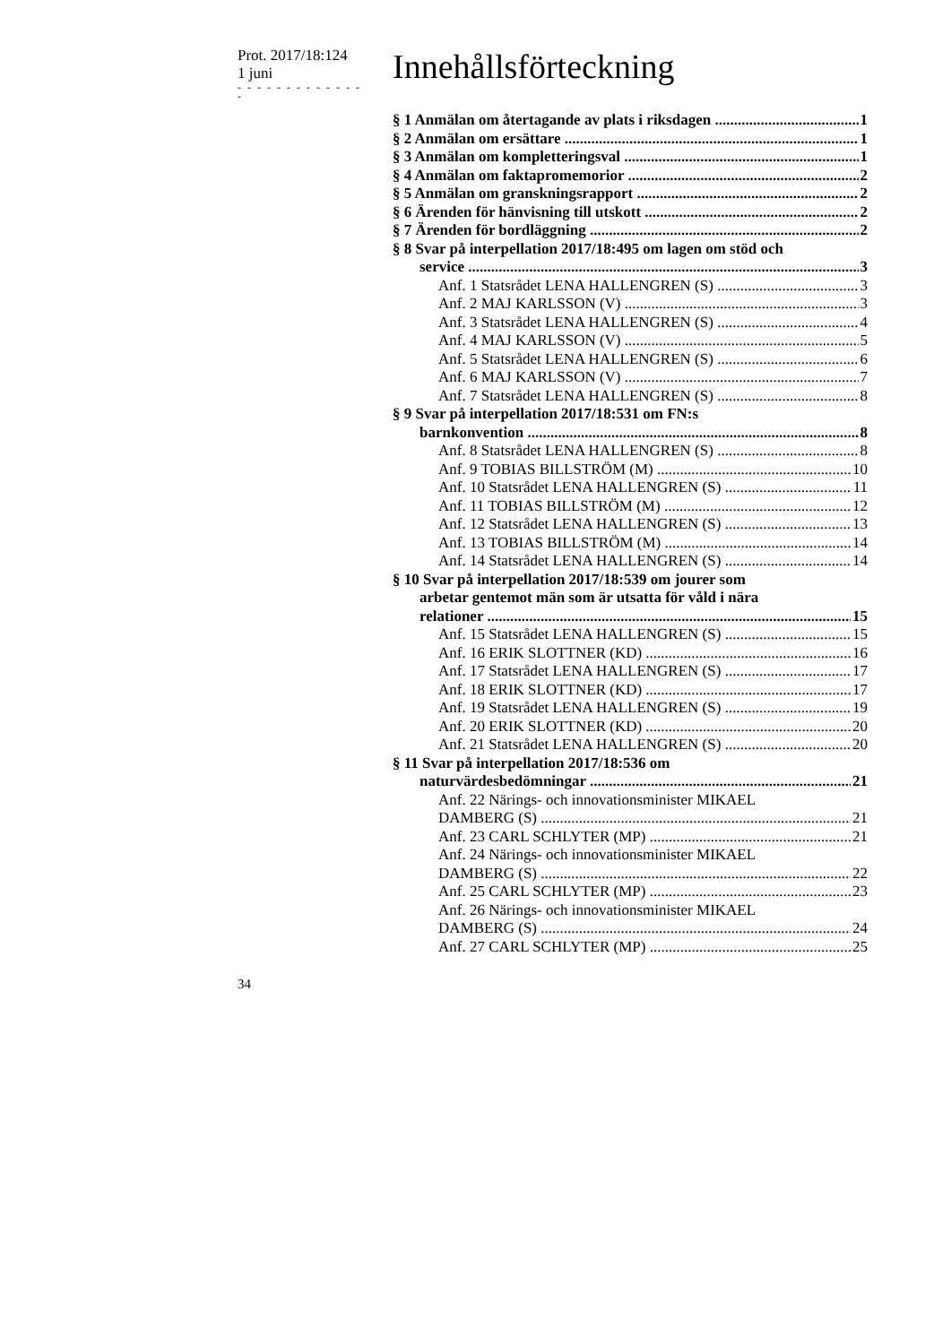Prot. 2017/18:124
1 juni
- - - - - - - - - - - - - -
Innehållsförteckning
§ 1 Anmälan om återtagande av plats i riksdagen 1
§ 2 Anmälan om ersättare 1
§ 3 Anmälan om kompletteringsval 1
§ 4 Anmälan om faktapromemorior 2
§ 5 Anmälan om granskningsrapport 2
§ 6 Ärenden för hänvisning till utskott 2
§ 7 Ärenden för bordläggning 2
§ 8 Svar på interpellation 2017/18:495 om lagen om stöd och
service 3
Anf. 1 Statsrådet LENA HALLENGREN (S) 3
Anf. 2 MAJ KARLSSON (V) 3
Anf. 3 Statsrådet LENA HALLENGREN (S) 4
Anf. 4 MAJ KARLSSON (V) 5
Anf. 5 Statsrådet LENA HALLENGREN (S) 6
Anf. 6 MAJ KARLSSON (V) 7
Anf. 7 Statsrådet LENA HALLENGREN (S) 8
§ 9 Svar på interpellation 2017/18:531 om FN:s
barnkonvention 8
Anf. 8 Statsrådet LENA HALLENGREN (S) 8
Anf. 9 TOBIAS BILLSTRÖM (M) 10
Anf. 10 Statsrådet LENA HALLENGREN (S) 11
Anf. 11 TOBIAS BILLSTRÖM (M) 12
Anf. 12 Statsrådet LENA HALLENGREN (S) 13
Anf. 13 TOBIAS BILLSTRÖM (M) 14
Anf. 14 Statsrådet LENA HALLENGREN (S) 14
§ 10 Svar på interpellation 2017/18:539 om jourer som
arbetar gentemot män som är utsatta för våld i nära
relationer 15
Anf. 15 Statsrådet LENA HALLENGREN (S) 15
Anf. 16 ERIK SLOTTNER (KD) 16
Anf. 17 Statsrådet LENA HALLENGREN (S) 17
Anf. 18 ERIK SLOTTNER (KD) 17
Anf. 19 Statsrådet LENA HALLENGREN (S) 19
Anf. 20 ERIK SLOTTNER (KD) 20
Anf. 21 Statsrådet LENA HALLENGREN (S) 20
§ 11 Svar på interpellation 2017/18:536 om
naturvärdesbedömningar 21
Anf. 22 Närings- och innovationsminister MIKAEL
DAMBERG (S) 21
Anf. 23 CARL SCHLYTER (MP) 21
Anf. 24 Närings- och innovationsminister MIKAEL
DAMBERG (S) 22
Anf. 25 CARL SCHLYTER (MP) 23
Anf. 26 Närings- och innovationsminister MIKAEL
DAMBERG (S) 24
Anf. 27 CARL SCHLYTER (MP) 25
34